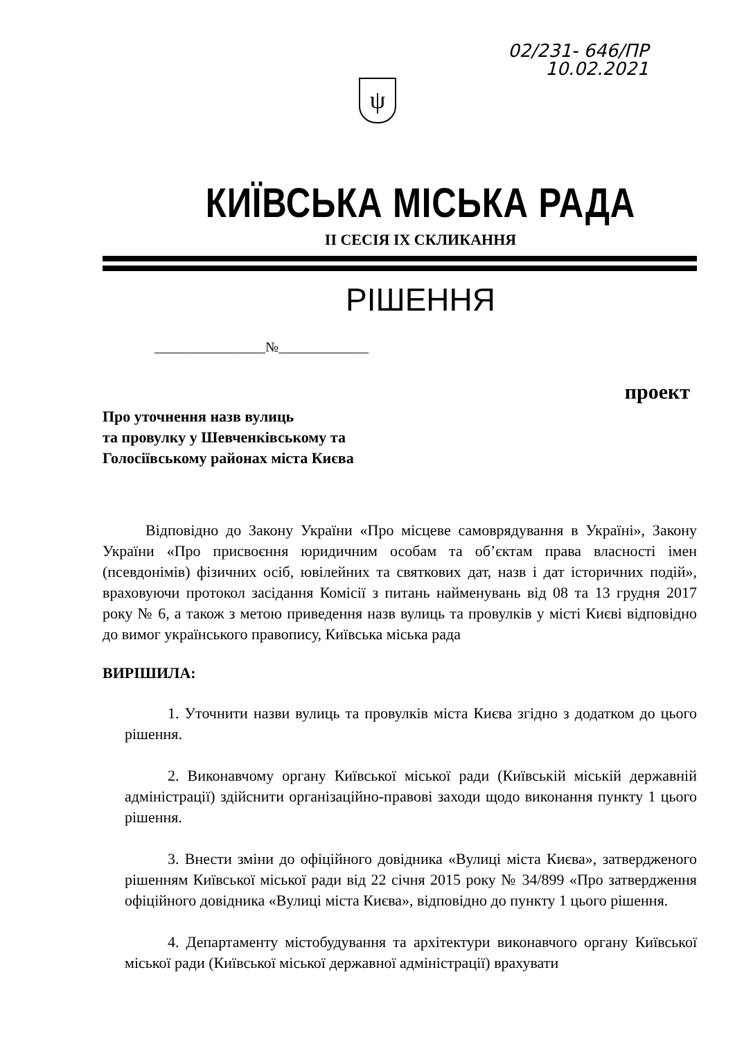02/231- 646/ПР
10.02.2021
ψ
КИЇВСЬКА МІСЬКА РАДА
II СЕСІЯ IX СКЛИКАННЯ
РІШЕННЯ
________________№_____________
проект
Про уточнення назв вулиць
та провулку у Шевченківському та
Голосіївському районах міста Києва
Відповідно до Закону України «Про місцеве самоврядування в Україні», Закону України «Про присвоєння юридичним особам та об’єктам права власності імен (псевдонімів) фізичних осіб, ювілейних та святкових дат, назв і дат історичних подій», враховуючи протокол засідання Комісії з питань найменувань від 08 та 13 грудня 2017 року № 6, а також з метою приведення назв вулиць та провулків у місті Києві відповідно до вимог українського правопису, Київська міська рада
ВИРІШИЛА:
1. Уточнити назви вулиць та провулків міста Києва згідно з додатком до цього рішення.
2. Виконавчому органу Київської міської ради (Київській міській державній адміністрації) здійснити організаційно-правові заходи щодо виконання пункту 1 цього рішення.
3. Внести зміни до офіційного довідника «Вулиці міста Києва», затвердженого рішенням Київської міської ради від 22 січня 2015 року № 34/899 «Про затвердження офіційного довідника «Вулиці міста Києва», відповідно до пункту 1 цього рішення.
4. Департаменту містобудування та архітектури виконавчого органу Київської міської ради (Київської міської державної адміністрації) врахувати